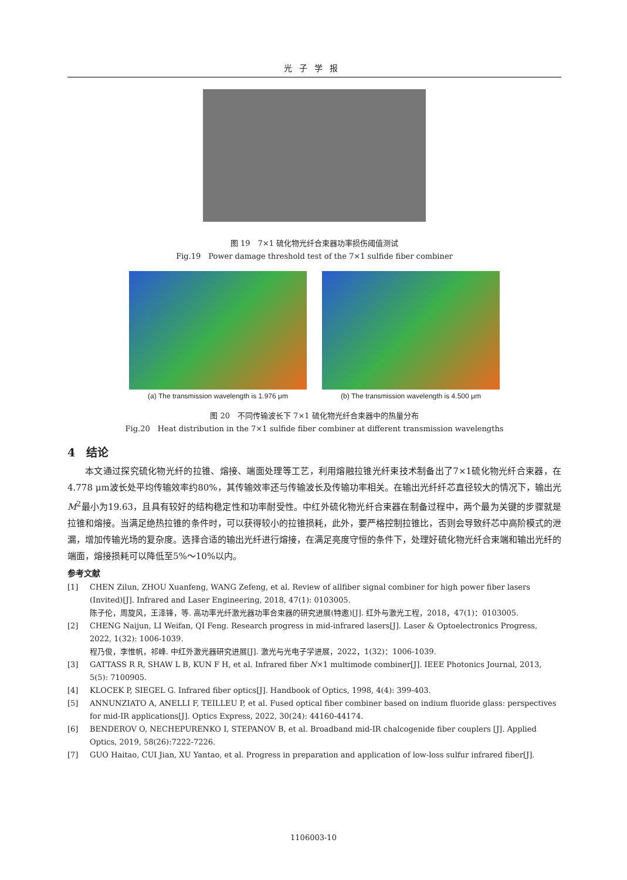光子学报
图 19　7×1 硫化物光纤合束器功率损伤阈值测试
Fig.19　Power damage threshold test of the 7×1 sulfide fiber combiner
(a) The transmission wavelength is 1.976 μm
(b) The transmission wavelength is 4.500 μm
图 20　不同传输波长下 7×1 硫化物光纤合束器中的热量分布
Fig.20　Heat distribution in the 7×1 sulfide fiber combiner at different transmission wavelengths
4　结论
本文通过探究硫化物光纤的拉锥、熔接、端面处理等工艺，利用熔融拉锥光纤束技术制备出了7×1硫化物光纤合束器，在4.778 μm波长处平均传输效率约80%，其传输效率还与传输波长及传输功率相关。在输出光纤纤芯直径较大的情况下，输出光M<sup>2</sup>最小为19.63，且具有较好的结构稳定性和功率耐受性。中红外硫化物光纤合束器在制备过程中，两个最为关键的步骤就是拉锥和熔接。当满足绝热拉锥的条件时，可以获得较小的拉锥损耗，此外，要严格控制拉锥比，否则会导致纤芯中高阶模式的泄漏，增加传输光场的复杂度。选择合适的输出光纤进行熔接，在满足亮度守恒的条件下，处理好硫化物光纤合束端和输出光纤的端面，熔接损耗可以降低至5%～10%以内。
参考文献
[1] CHEN Zilun, ZHOU Xuanfeng, WANG Zefeng, et al. Review of allfiber signal combiner for high power fiber lasers (Invited)[J]. Infrared and Laser Engineering, 2018, 47(1): 0103005.
陈子伦，周旋风，王泽锋，等. 高功率光纤激光器功率合束器的研究进展(特邀)[J]. 红外与激光工程，2018，47(1)：0103005.
[2] CHENG Naijun, LI Weifan, QI Feng. Research progress in mid-infrared lasers[J]. Laser & Optoelectronics Progress, 2022, 1(32): 1006-1039.
程乃俊，李惟帆，祁峰. 中红外激光器研究进展[J]. 激光与光电子学进展，2022，1(32)：1006-1039.
[3] GATTASS R R, SHAW L B, KUN F H, et al. Infrared fiber N×1 multimode combiner[J]. IEEE Photonics Journal, 2013, 5(5): 7100905.
[4] KLOCEK P, SIEGEL G. Infrared fiber optics[J]. Handbook of Optics, 1998, 4(4): 399-403.
[5] ANNUNZIATO A, ANELLI F, TEILLEU P, et al. Fused optical fiber combiner based on indium fluoride glass: perspectives for mid-IR applications[J]. Optics Express, 2022, 30(24): 44160-44174.
[6] BENDEROV O, NECHEPURENKO I, STEPANOV B, et al. Broadband mid-IR chalcogenide fiber couplers [J]. Applied Optics, 2019, 58(26):7222-7226.
[7] GUO Haitao, CUI Jian, XU Yantao, et al. Progress in preparation and application of low-loss sulfur infrared fiber[J].
1106003-10